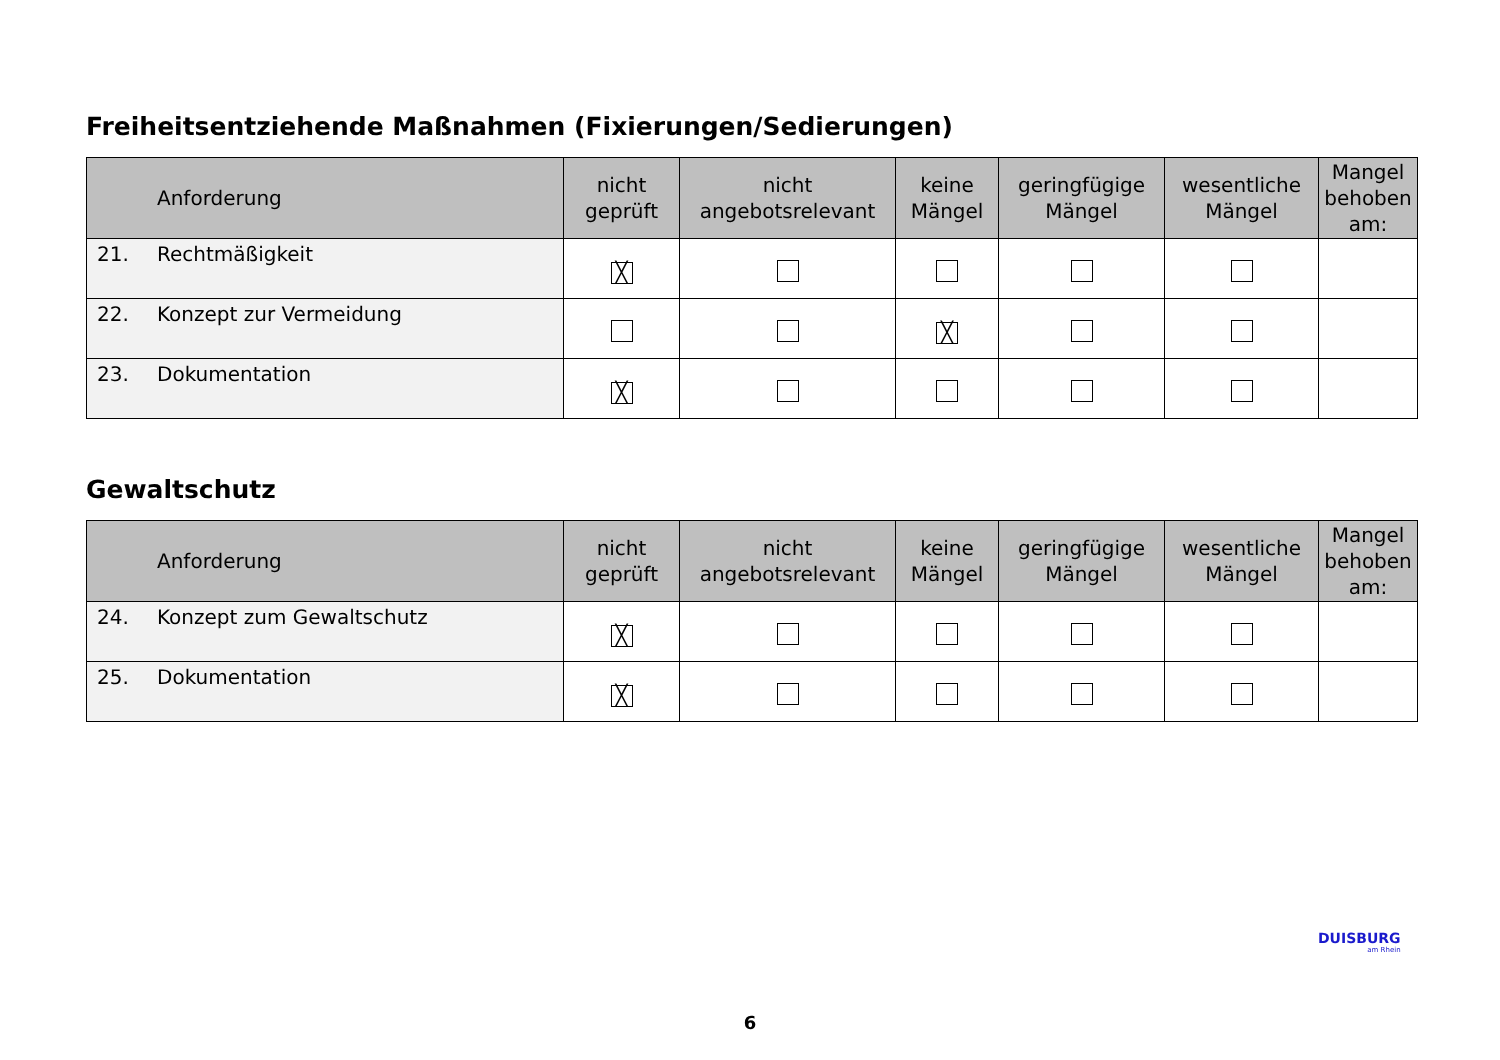Freiheitsentziehende Maßnahmen (Fixierungen/Sedierungen)
| Anforderung | nicht geprüft | nicht angebotsrelevant | keine Mängel | geringfügige Mängel | wesentliche Mängel | Mangel behoben am: |
| --- | --- | --- | --- | --- | --- | --- |
| 21. Rechtmäßigkeit | ╳ | | | | | |
| 22. Konzept zur Vermeidung | | | ╳ | | | |
| 23. Dokumentation | ╳ | | | | | |
Gewaltschutz
| Anforderung | nicht geprüft | nicht angebotsrelevant | keine Mängel | geringfügige Mängel | wesentliche Mängel | Mangel behoben am: |
| --- | --- | --- | --- | --- | --- | --- |
| 24. Konzept zum Gewaltschutz | ╳ | | | | | |
| 25. Dokumentation | ╳ | | | | | |
DUISBURG
am Rhein
6